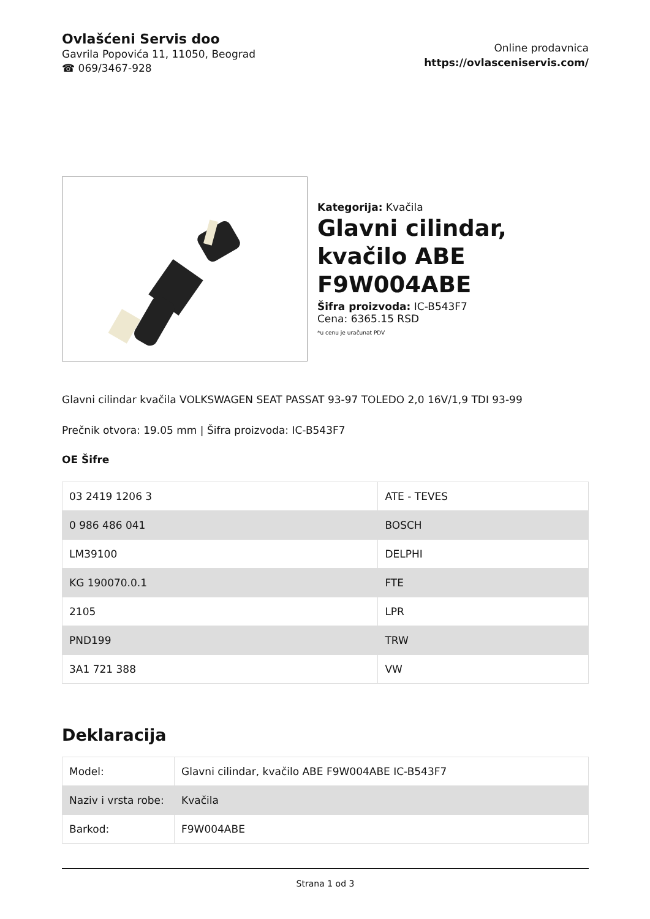Ovlašćeni Servis doo
Gavrila Popovića 11, 11050, Beograd
☎ 069/3467-928
Online prodavnica
https://ovlasceniservis.com/
Kategorija: Kvačila
Glavni cilindar, kvačilo ABE F9W004ABE
Šifra proizvoda: IC-B543F7
Cena: 6365.15 RSD
*u cenu je uračunat PDV
Glavni cilindar kvačila VOLKSWAGEN SEAT PASSAT 93-97 TOLEDO 2,0 16V/1,9 TDI 93-99
Prečnik otvora: 19.05 mm | Šifra proizvoda: IC-B543F7
OE Šifre
| 03 2419 1206 3 | ATE - TEVES |
| 0 986 486 041 | BOSCH |
| LM39100 | DELPHI |
| KG 190070.0.1 | FTE |
| 2105 | LPR |
| PND199 | TRW |
| 3A1 721 388 | VW |
Deklaracija
| Model: | Glavni cilindar, kvačilo ABE F9W004ABE IC-B543F7 |
| Naziv i vrsta robe: | Kvačila |
| Barkod: | F9W004ABE |
Strana 1 od 3